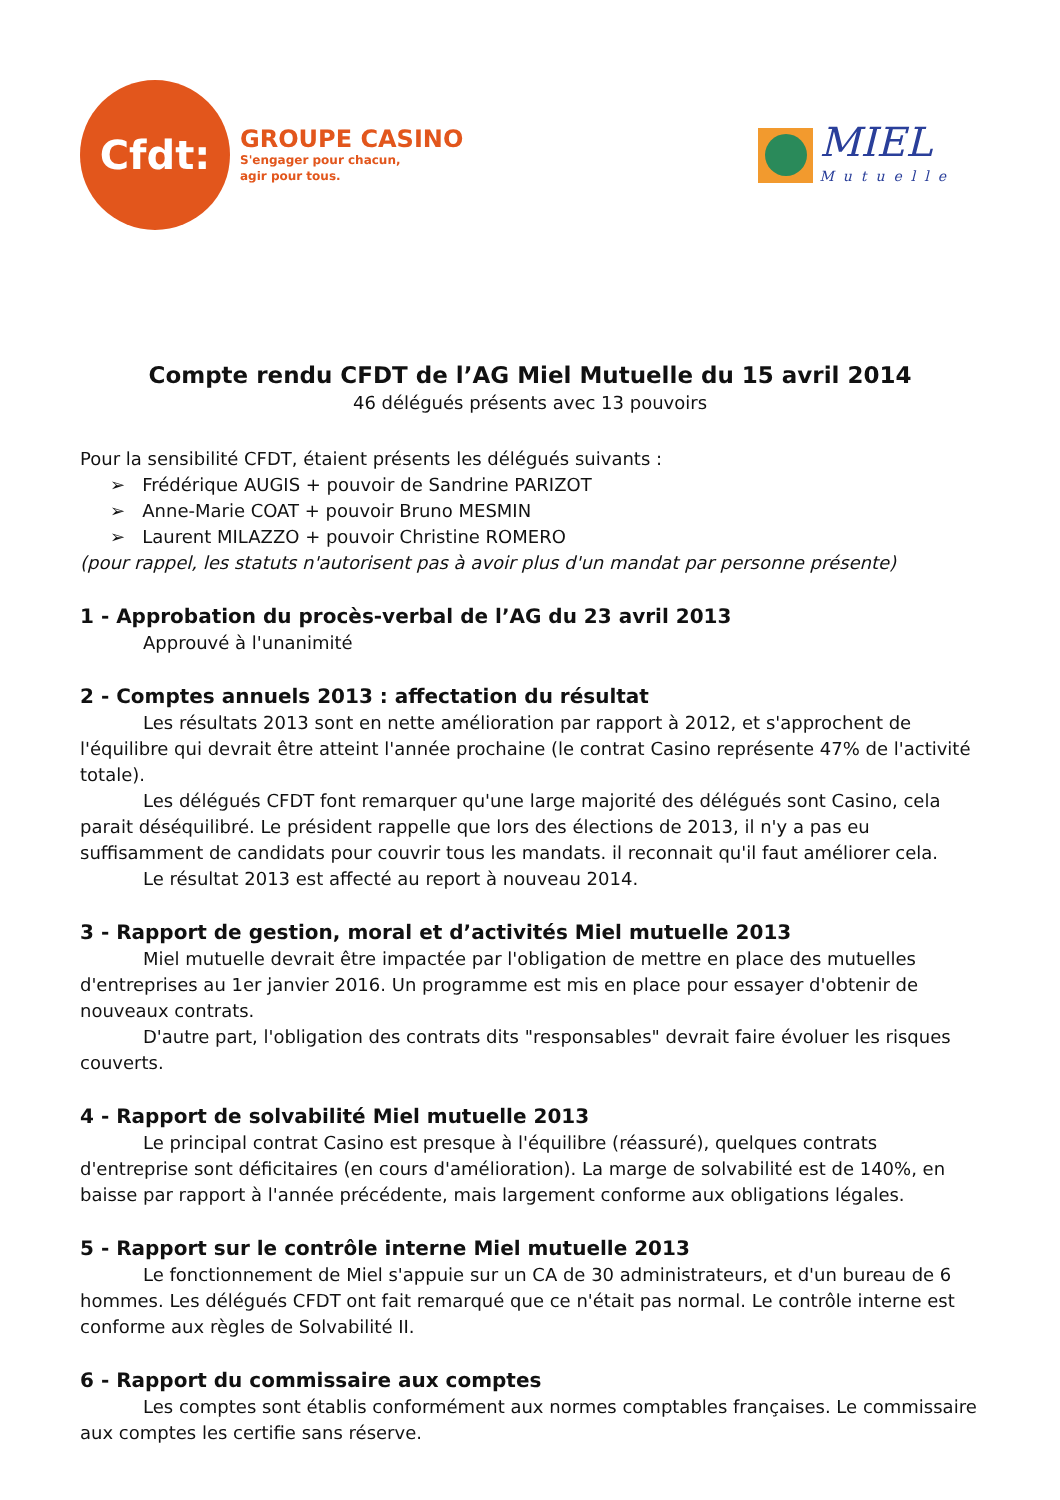Cfdt:
GROUPE CASINO
S'engager pour chacun,
agir pour tous.
MIEL
Mutuelle
Compte rendu CFDT de l’AG Miel Mutuelle du 15 avril 2014
46 délégués présents avec 13 pouvoirs
Pour la sensibilité CFDT, étaient présents les délégués suivants :
➢ Frédérique AUGIS + pouvoir de Sandrine PARIZOT
➢ Anne-Marie COAT + pouvoir Bruno MESMIN
➢ Laurent MILAZZO + pouvoir Christine ROMERO
(pour rappel, les statuts n'autorisent pas à avoir plus d'un mandat par personne présente)
1 - Approbation du procès-verbal de l’AG du 23 avril 2013
Approuvé à l'unanimité
2 - Comptes annuels 2013 : affectation du résultat
Les résultats 2013 sont en nette amélioration par rapport à 2012, et s'approchent de l'équilibre qui devrait être atteint l'année prochaine (le contrat Casino représente 47% de l'activité totale).
Les délégués CFDT font remarquer qu'une large majorité des délégués sont Casino, cela parait déséquilibré. Le président rappelle que lors des élections de 2013, il n'y a pas eu suffisamment de candidats pour couvrir tous les mandats. il reconnait qu'il faut améliorer cela.
Le résultat 2013 est affecté au report à nouveau 2014.
3 - Rapport de gestion, moral et d’activités Miel mutuelle 2013
Miel mutuelle devrait être impactée par l'obligation de mettre en place des mutuelles d'entreprises au 1er janvier 2016. Un programme est mis en place pour essayer d'obtenir de nouveaux contrats.
D'autre part, l'obligation des contrats dits "responsables" devrait faire évoluer les risques couverts.
4 - Rapport de solvabilité Miel mutuelle 2013
Le principal contrat Casino est presque à l'équilibre (réassuré), quelques contrats d'entreprise sont déficitaires (en cours d'amélioration). La marge de solvabilité est de 140%, en baisse par rapport à l'année précédente, mais largement conforme aux obligations légales.
5 - Rapport sur le contrôle interne Miel mutuelle 2013
Le fonctionnement de Miel s'appuie sur un CA de 30 administrateurs, et d'un bureau de 6 hommes. Les délégués CFDT ont fait remarqué que ce n'était pas normal. Le contrôle interne est conforme aux règles de Solvabilité II.
6 - Rapport du commissaire aux comptes
Les comptes sont établis conformément aux normes comptables françaises. Le commissaire aux comptes les certifie sans réserve.